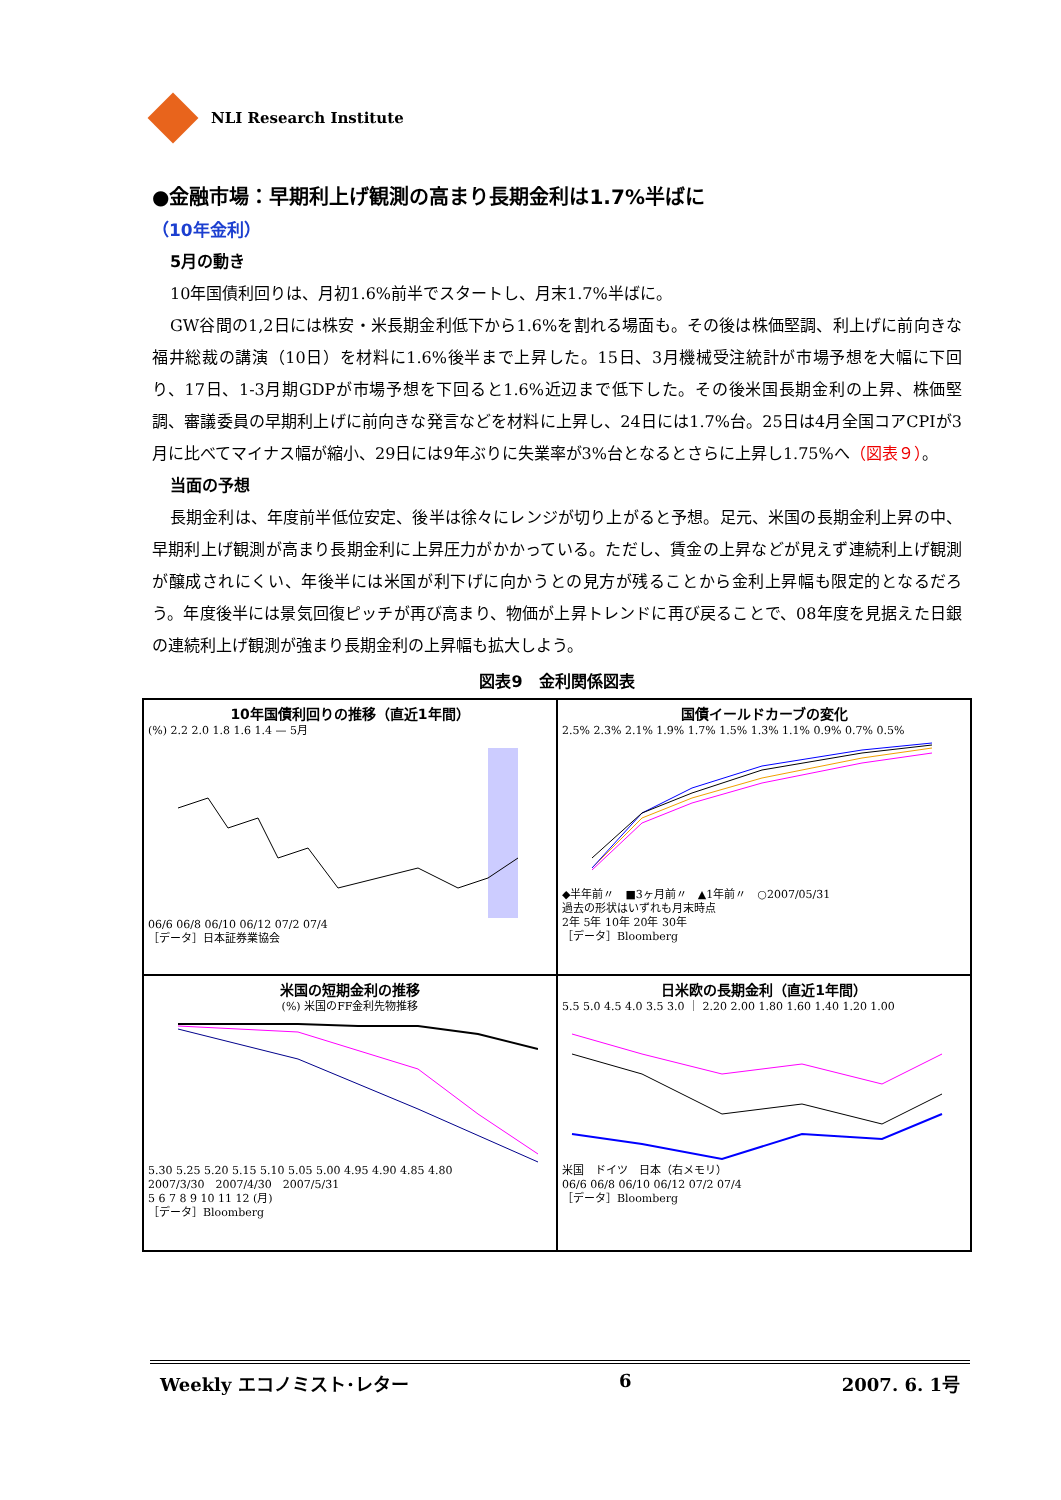NLI Research Institute
●金融市場：早期利上げ観測の高まり長期金利は1.7%半ばに
（10年金利）
5月の動き
10年国債利回りは、月初1.6%前半でスタートし、月末1.7%半ばに。
GW谷間の1,2日には株安・米長期金利低下から1.6%を割れる場面も。その後は株価堅調、利上げに前向きな福井総裁の講演（10日）を材料に1.6%後半まで上昇した。15日、3月機械受注統計が市場予想を大幅に下回り、17日、1-3月期GDPが市場予想を下回ると1.6%近辺まで低下した。その後米国長期金利の上昇、株価堅調、審議委員の早期利上げに前向きな発言などを材料に上昇し、24日には1.7%台。25日は4月全国コアCPIが3月に比べてマイナス幅が縮小、29日には9年ぶりに失業率が3%台となるとさらに上昇し1.75%へ（図表９）。
当面の予想
長期金利は、年度前半低位安定、後半は徐々にレンジが切り上がると予想。足元、米国の長期金利上昇の中、早期利上げ観測が高まり長期金利に上昇圧力がかかっている。ただし、賃金の上昇などが見えず連続利上げ観測が醸成されにくい、年後半には米国が利下げに向かうとの見方が残ることから金利上昇幅も限定的となるだろう。年度後半には景気回復ピッチが再び高まり、物価が上昇トレンドに再び戻ることで、08年度を見据えた日銀の連続利上げ観測が強まり長期金利の上昇幅も拡大しよう。
図表9　金利関係図表
10年国債利回りの推移（直近1年間）
(%) 2.2 2.0 1.8 1.6 1.4 — 5月
06/6 06/8 06/10 06/12 07/2 07/4
［データ］日本証券業協会
国債イールドカーブの変化
2.5% 2.3% 2.1% 1.9% 1.7% 1.5% 1.3% 1.1% 0.9% 0.7% 0.5%
◆半年前〃　■3ヶ月前〃　▲1年前〃　○2007/05/31
過去の形状はいずれも月末時点
2年 5年 10年 20年 30年
［データ］Bloomberg
米国の短期金利の推移
(%) 米国のFF金利先物推移
5.30 5.25 5.20 5.15 5.10 5.05 5.00 4.95 4.90 4.85 4.80
2007/3/30　2007/4/30　2007/5/31
5 6 7 8 9 10 11 12 (月)
［データ］Bloomberg
日米欧の長期金利（直近1年間）
5.5 5.0 4.5 4.0 3.5 3.0 ｜ 2.20 2.00 1.80 1.60 1.40 1.20 1.00
米国　ドイツ　日本（右メモリ）
06/6 06/8 06/10 06/12 07/2 07/4
［データ］Bloomberg
Weekly エコノミスト･レター 6 2007. 6. 1号